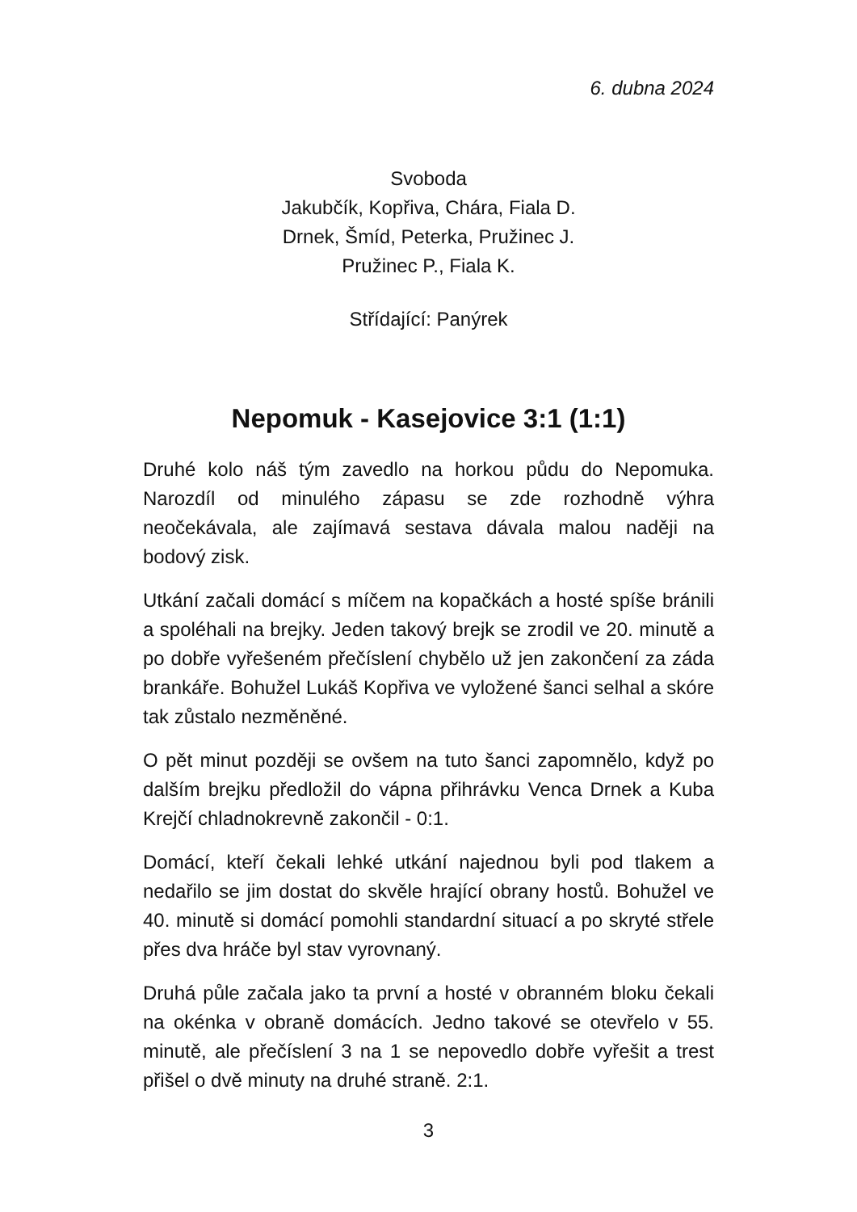6. dubna 2024
Svoboda
Jakubčík, Kopřiva, Chára, Fiala D.
Drnek, Šmíd, Peterka, Pružinec J.
Pružinec P., Fiala K.
Střídající: Panýrek
Nepomuk - Kasejovice 3:1 (1:1)
Druhé kolo náš tým zavedlo na horkou půdu do Nepomuka. Narozdíl od minulého zápasu se zde rozhodně výhra neočekávala, ale zajímavá sestava dávala malou naději na bodový zisk.
Utkání začali domácí s míčem na kopačkách a hosté spíše bránili a spoléhali na brejky. Jeden takový brejk se zrodil ve 20. minutě a po dobře vyřešeném přečíslení chybělo už jen zakončení za záda brankáře. Bohužel Lukáš Kopřiva ve vyložené šanci selhal a skóre tak zůstalo nezměněné.
O pět minut později se ovšem na tuto šanci zapomnělo, když po dalším brejku předložil do vápna přihrávku Venca Drnek a Kuba Krejčí chladnokrevně zakončil - 0:1.
Domácí, kteří čekali lehké utkání najednou byli pod tlakem a nedařilo se jim dostat do skvěle hrající obrany hostů. Bohužel ve 40. minutě si domácí pomohli standardní situací a po skryté střele přes dva hráče byl stav vyrovnaný.
Druhá půle začala jako ta první a hosté v obranném bloku čekali na okénka v obraně domácích. Jedno takové se otevřelo v 55. minutě, ale přečíslení 3 na 1 se nepovedlo dobře vyřešit a trest přišel o dvě minuty na druhé straně. 2:1.
3